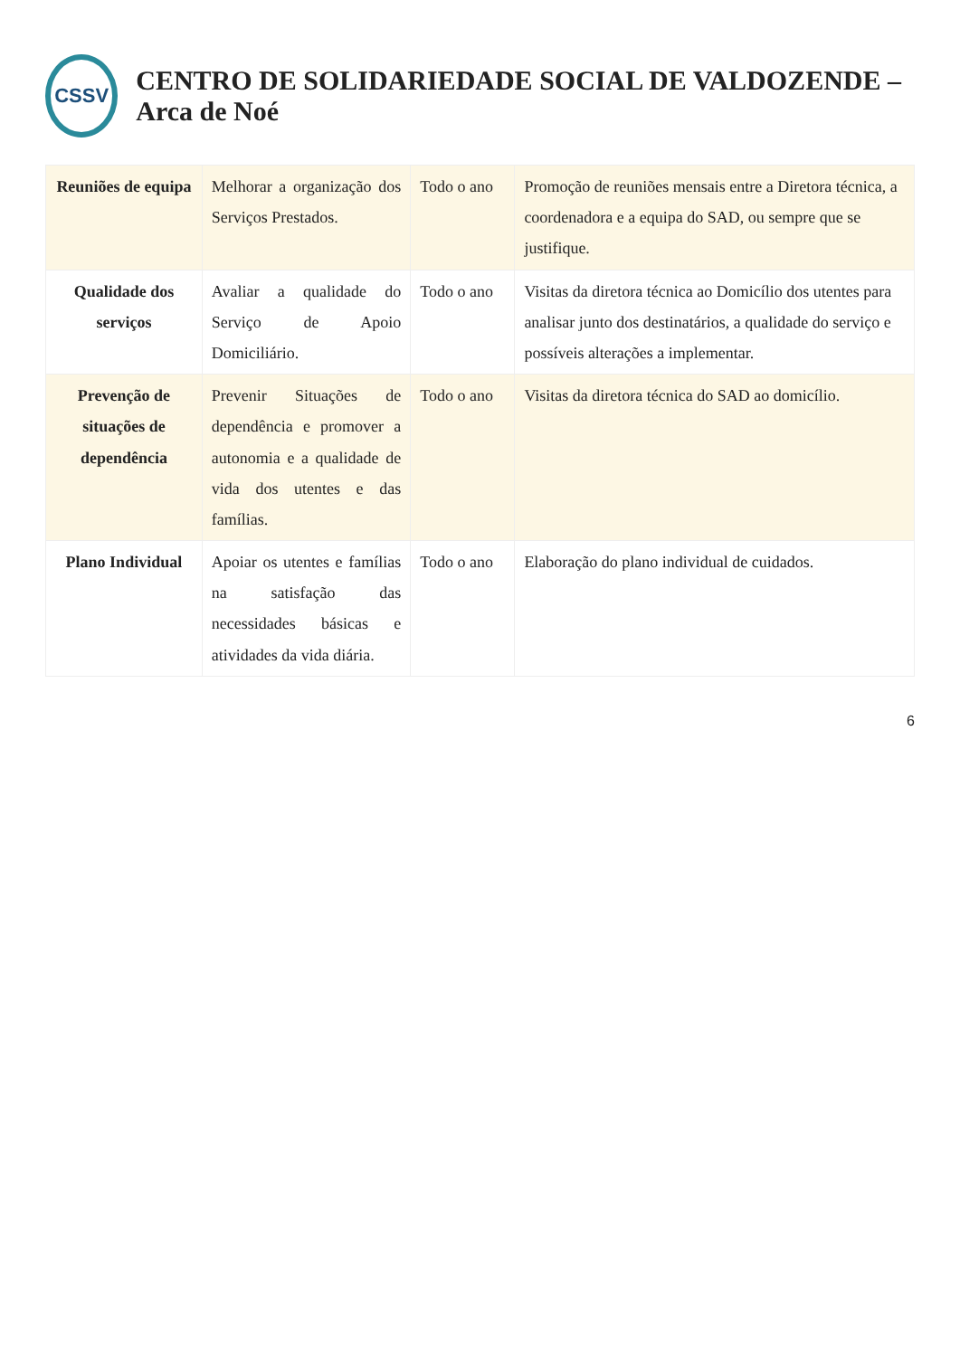CSSV
CENTRO DE SOLIDARIEDADE SOCIAL DE VALDOZENDE – Arca de Noé
| Reuniões de equipa | Melhorar a organização dos Serviços Prestados. | Todo o ano | Promoção de reuniões mensais entre a Diretora técnica, a coordenadora e a equipa do SAD, ou sempre que se justifique. |
| Qualidade dos serviços | Avaliar a qualidade do Serviço de Apoio Domiciliário. | Todo o ano | Visitas da diretora técnica ao Domicílio dos utentes para analisar junto dos destinatários, a qualidade do serviço e possíveis alterações a implementar. |
| Prevenção de situações de dependência | Prevenir Situações de dependência e promover a autonomia e a qualidade de vida dos utentes e das famílias. | Todo o ano | Visitas da diretora técnica do SAD ao domicílio. |
| Plano Individual | Apoiar os utentes e famílias na satisfação das necessidades básicas e atividades da vida diária. | Todo o ano | Elaboração do plano individual de cuidados. |
6